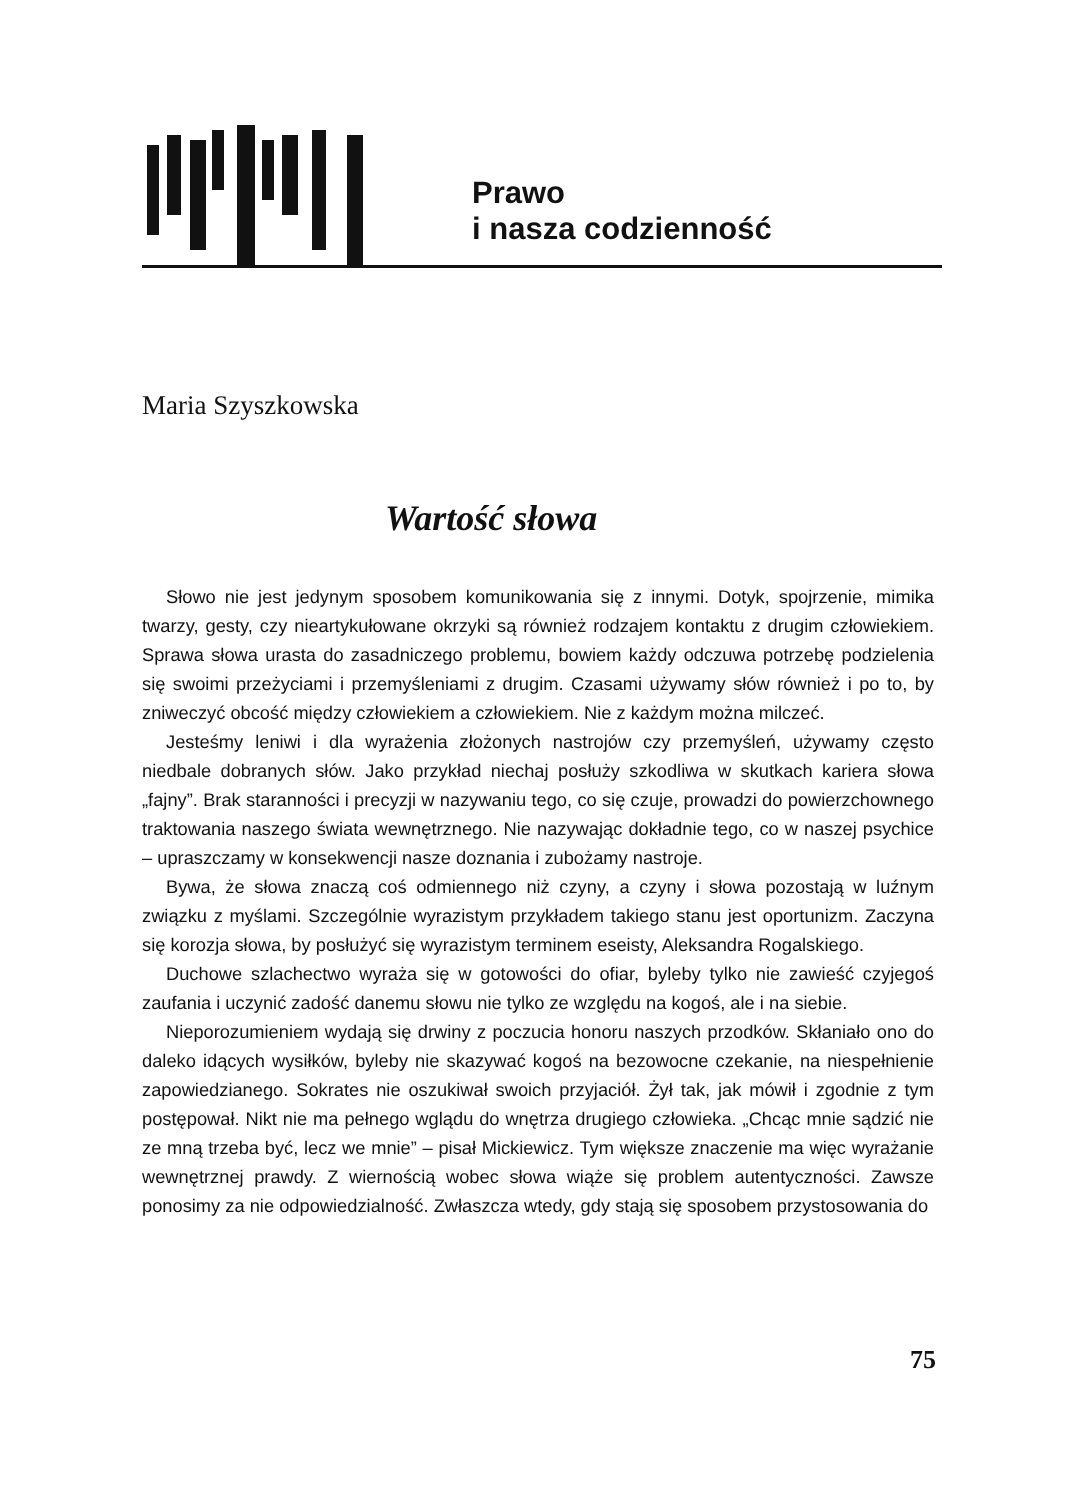Prawo
i nasza codzienność
Maria Szyszkowska
Wartość słowa
Słowo nie jest jedynym sposobem komunikowania się z innymi. Dotyk, spojrzenie, mimika twarzy, gesty, czy nieartykułowane okrzyki są również rodzajem kontaktu z drugim człowiekiem. Sprawa słowa urasta do zasadniczego problemu, bowiem każdy odczuwa potrzebę podzielenia się swoimi przeżyciami i przemyśleniami z drugim. Czasami używamy słów również i po to, by zniweczyć obcość między człowiekiem a człowiekiem. Nie z każdym można milczeć.
Jesteśmy leniwi i dla wyrażenia złożonych nastrojów czy przemyśleń, używamy często niedbale dobranych słów. Jako przykład niechaj posłuży szkodliwa w skutkach kariera słowa „fajny”. Brak staranności i precyzji w nazywaniu tego, co się czuje, prowadzi do powierzchownego traktowania naszego świata wewnętrznego. Nie nazywając dokładnie tego, co w naszej psychice – upraszczamy w konsekwencji nasze doznania i zubożamy nastroje.
Bywa, że słowa znaczą coś odmiennego niż czyny, a czyny i słowa pozostają w luźnym związku z myślami. Szczególnie wyrazistym przykładem takiego stanu jest oportunizm. Zaczyna się korozja słowa, by posłużyć się wyrazistym terminem eseisty, Aleksandra Rogalskiego.
Duchowe szlachectwo wyraża się w gotowości do ofiar, byleby tylko nie zawieść czyjegoś zaufania i uczynić zadość danemu słowu nie tylko ze względu na kogoś, ale i na siebie.
Nieporozumieniem wydają się drwiny z poczucia honoru naszych przodków. Skłaniało ono do daleko idących wysiłków, byleby nie skazywać kogoś na bezowocne czekanie, na niespełnienie zapowiedzianego. Sokrates nie oszukiwał swoich przyjaciół. Żył tak, jak mówił i zgodnie z tym postępował. Nikt nie ma pełnego wglądu do wnętrza drugiego człowieka. „Chcąc mnie sądzić nie ze mną trzeba być, lecz we mnie” – pisał Mickiewicz. Tym większe znaczenie ma więc wyrażanie wewnętrznej prawdy. Z wiernością wobec słowa wiąże się problem autentyczności. Zawsze ponosimy za nie odpowiedzialność. Zwłaszcza wtedy, gdy stają się sposobem przystosowania do
75